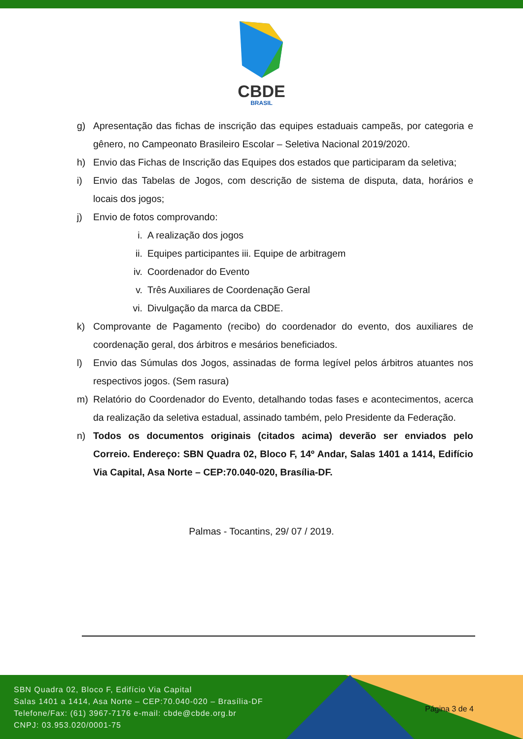CBDE
BRASIL
g) Apresentação das fichas de inscrição das equipes estaduais campeãs, por categoria e gênero, no Campeonato Brasileiro Escolar – Seletiva Nacional 2019/2020.
h) Envio das Fichas de Inscrição das Equipes dos estados que participaram da seletiva;
i) Envio das Tabelas de Jogos, com descrição de sistema de disputa, data, horários e locais dos jogos;
j) Envio de fotos comprovando:
i. A realização dos jogos
ii. Equipes participantes iii. Equipe de arbitragem
iv. Coordenador do Evento
v. Três Auxiliares de Coordenação Geral
vi. Divulgação da marca da CBDE.
k) Comprovante de Pagamento (recibo) do coordenador do evento, dos auxiliares de coordenação geral, dos árbitros e mesários beneficiados.
l) Envio das Súmulas dos Jogos, assinadas de forma legível pelos árbitros atuantes nos respectivos jogos. (Sem rasura)
m) Relatório do Coordenador do Evento, detalhando todas fases e acontecimentos, acerca da realização da seletiva estadual, assinado também, pelo Presidente da Federação.
n) Todos os documentos originais (citados acima) deverão ser enviados pelo Correio. Endereço: SBN Quadra 02, Bloco F, 14º Andar, Salas 1401 a 1414, Edifício Via Capital, Asa Norte – CEP:70.040-020, Brasília-DF.
Palmas - Tocantins, 29/ 07 / 2019.
SBN Quadra 02, Bloco F, Edifício Via Capital
Salas 1401 a 1414, Asa Norte – CEP:70.040-020 – Brasília-DF
Telefone/Fax: (61) 3967-7176 e-mail: cbde@cbde.org.br
CNPJ: 03.953.020/0001-75
Página 3 de 4